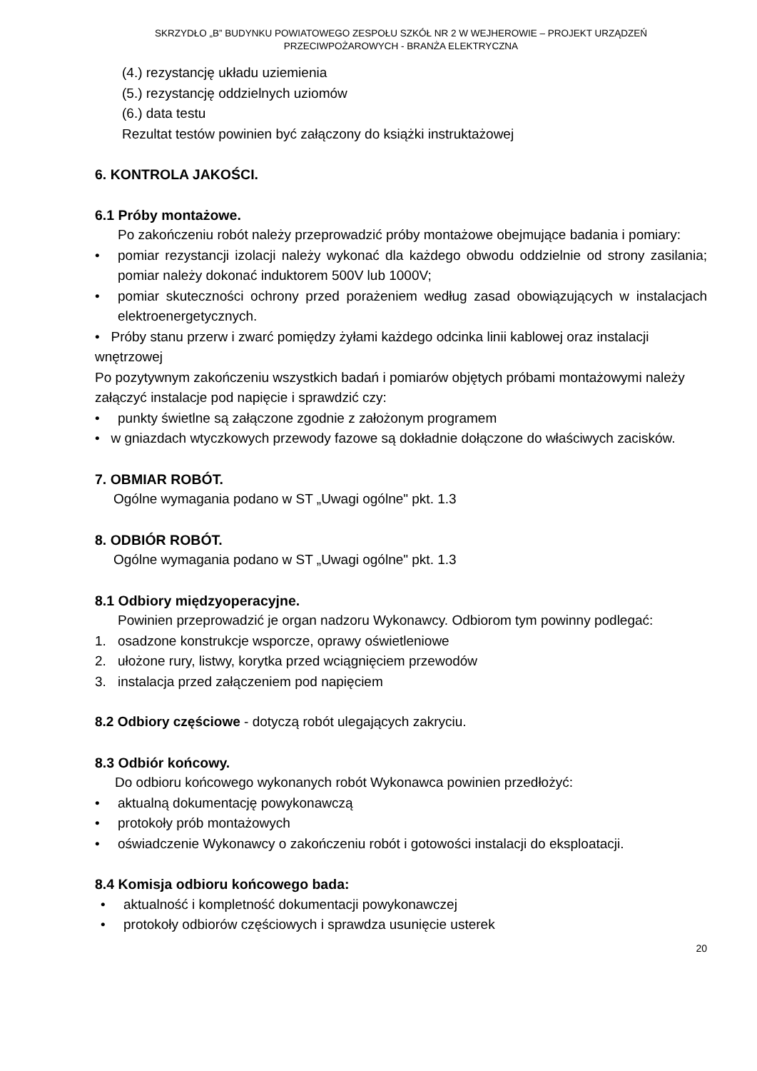SKRZYDŁO „B” BUDYNKU POWIATOWEGO ZESPOŁU SZKÓŁ NR 2 W WEJHEROWIE – PROJEKT URZĄDZEŃ
PRZECIWPOŻAROWYCH - BRANŻA ELEKTRYCZNA
(4.) rezystancję układu uziemienia
(5.) rezystancję oddzielnych uziomów
(6.) data testu
Rezultat testów powinien być załączony do książki instruktażowej
6. KONTROLA JAKOŚCI.
6.1 Próby montażowe.
Po zakończeniu robót należy przeprowadzić próby montażowe obejmujące badania i pomiary:
• pomiar rezystancji izolacji należy wykonać dla każdego obwodu oddzielnie od strony zasilania; pomiar należy dokonać induktorem 500V lub 1000V;
• pomiar skuteczności ochrony przed porażeniem według zasad obowiązujących w instalacjach elektroenergetycznych.
• Próby stanu przerw i zwarć pomiędzy żyłami każdego odcinka linii kablowej oraz instalacji wnętrzowej
Po pozytywnym zakończeniu wszystkich badań i pomiarów objętych próbami montażowymi należy załączyć instalacje pod napięcie i sprawdzić czy:
• punkty świetlne są załączone zgodnie z założonym programem
• w gniazdach wtyczkowych przewody fazowe są dokładnie dołączone do właściwych zacisków.
7. OBMIAR ROBÓT.
Ogólne wymagania podano w ST „Uwagi ogólne" pkt. 1.3
8. ODBIÓR ROBÓT.
Ogólne wymagania podano w ST „Uwagi ogólne" pkt. 1.3
8.1 Odbiory międzyoperacyjne.
Powinien przeprowadzić je organ nadzoru Wykonawcy. Odbiorom tym powinny podlegać:
1. osadzone konstrukcje wsporcze, oprawy oświetleniowe
2. ułożone rury, listwy, korytka przed wciągnięciem przewodów
3. instalacja przed załączeniem pod napięciem
8.2 Odbiory częściowe - dotyczą robót ulegających zakryciu.
8.3 Odbiór końcowy.
Do odbioru końcowego wykonanych robót Wykonawca powinien przedłożyć:
• aktualną dokumentację powykonawczą
• protokoły prób montażowych
• oświadczenie Wykonawcy o zakończeniu robót i gotowości instalacji do eksploatacji.
8.4 Komisja odbioru końcowego bada:
• aktualność i kompletność dokumentacji powykonawczej
• protokoły odbiorów częściowych i sprawdza usunięcie usterek
20